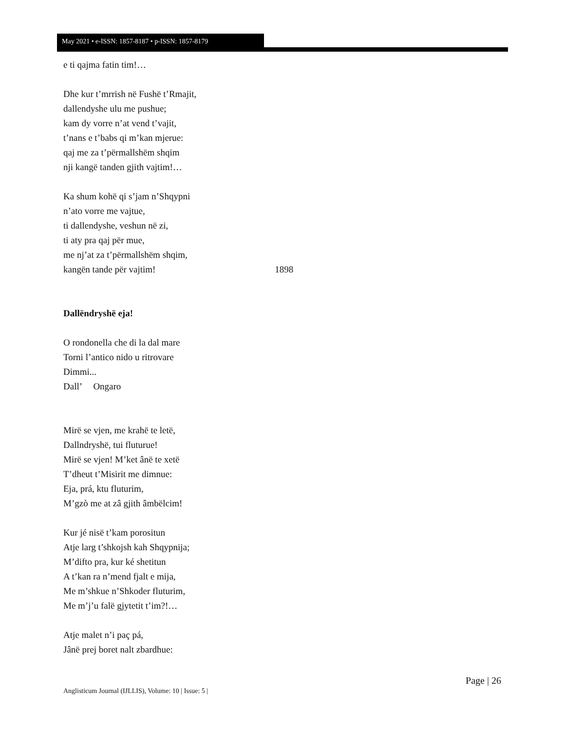May 2021 • e-ISSN: 1857-8187 • p-ISSN: 1857-8179
e ti qajma fatin tim!…
Dhe kur t’mrrish në Fushë t’Rmajit,
dallendyshe ulu me pushue;
kam dy vorre n’at vend t’vajit,
t’nans e t’babs qi m’kan mjerue:
qaj me za t’përmallshëm shqim
nji kangë tanden gjith vajtim!…
Ka shum kohë qi s’jam n’Shqypni
n’ato vorre me vajtue,
ti dallendyshe, veshun në zi,
ti aty pra qaj për mue,
me nj’at za t’përmallshëm shqim,
kangën tande për vajtim! 1898
Dallëndryshë eja!
O rondonella che di la dal mare
Torni l’antico nido u ritrovare
Dimmi...
Dall’ Ongaro
Mirë se vjen, me krahë te letë,
Dallndryshë, tui fluturue!
Mirë se vjen! M’ket ânë te xetë
T’dheut t’Misirit me dimnue:
Eja, prá, ktu fluturim,
M’gzò me at zâ gjith âmbëlcim!
Kur jé nisë t’kam porositun
Atje larg t’shkojsh kah Shqypnija;
M’difto pra, kur ké shetitun
A t’kan ra n’mend fjalt e mija,
Me m’shkue n’Shkoder fluturim,
Me m’j’u falë gjytetit t’im?!…
Atje malet n’i paç pá,
Jânë prej boret nalt zbardhue:
Page | 26
Anglisticum Journal (IJLLIS), Volume: 10 | Issue: 5 |